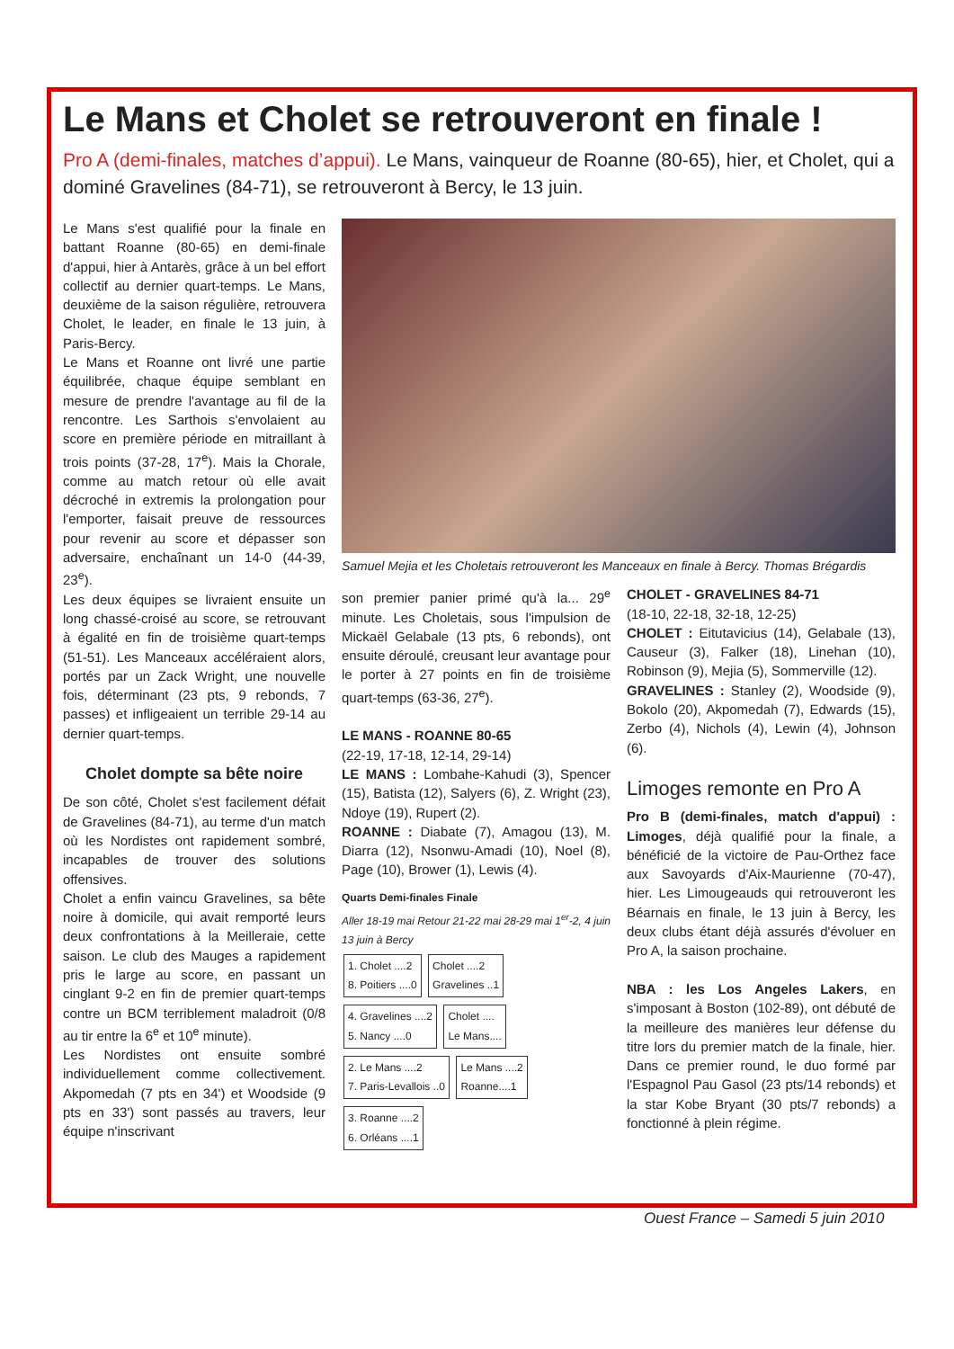Le Mans et Cholet se retrouveront en finale !
Pro A (demi-finales, matches d’appui). Le Mans, vainqueur de Roanne (80-65), hier, et Cholet, qui a dominé Gravelines (84-71), se retrouveront à Bercy, le 13 juin.
Le Mans s'est qualifié pour la finale en battant Roanne (80-65) en demi-finale d'appui, hier à Antarès, grâce à un bel effort collectif au dernier quart-temps. Le Mans, deuxième de la saison régulière, retrouvera Cholet, le leader, en finale le 13 juin, à Paris-Bercy.
Le Mans et Roanne ont livré une partie équilibrée, chaque équipe semblant en mesure de prendre l'avantage au fil de la rencontre. Les Sarthois s'envolaient au score en première période en mitraillant à trois points (37-28, 17<sup>e</sup>). Mais la Chorale, comme au match retour où elle avait décroché in extremis la prolongation pour l'emporter, faisait preuve de ressources pour revenir au score et dépasser son adversaire, enchaînant un 14-0 (44-39, 23<sup>e</sup>).
Les deux équipes se livraient ensuite un long chassé-croisé au score, se retrouvant à égalité en fin de troisième quart-temps (51-51). Les Manceaux accéléraient alors, portés par un Zack Wright, une nouvelle fois, déterminant (23 pts, 9 rebonds, 7 passes) et infligeaient un terrible 29-14 au dernier quart-temps.
Cholet dompte sa bête noire
De son côté, Cholet s'est facilement défait de Gravelines (84-71), au terme d'un match où les Nordistes ont rapidement sombré, incapables de trouver des solutions offensives.
Cholet a enfin vaincu Gravelines, sa bête noire à domicile, qui avait remporté leurs deux confrontations à la Meilleraie, cette saison. Le club des Mauges a rapidement pris le large au score, en passant un cinglant 9-2 en fin de premier quart-temps contre un BCM terriblement maladroit (0/8 au tir entre la 6<sup>e</sup> et 10<sup>e</sup> minute).
Les Nordistes ont ensuite sombré individuellement comme collectivement. Akpomedah (7 pts en 34') et Woodside (9 pts en 33') sont passés au travers, leur équipe n'inscrivant
Samuel Mejia et les Choletais retrouveront les Manceaux en finale à Bercy. Thomas Brégardis
son premier panier primé qu'à la... 29<sup>e</sup> minute. Les Choletais, sous l'impulsion de Mickaël Gelabale (13 pts, 6 rebonds), ont ensuite déroulé, creusant leur avantage pour le porter à 27 points en fin de troisième quart-temps (63-36, 27<sup>e</sup>).
LE MANS - ROANNE 80-65
(22-19, 17-18, 12-14, 29-14)
LE MANS : Lombahe-Kahudi (3), Spencer (15), Batista (12), Salyers (6), Z. Wright (23), Ndoye (19), Rupert (2).
ROANNE : Diabate (7), Amagou (13), M. Diarra (12), Nsonwu-Amadi (10), Noel (8), Page (10), Brower (1), Lewis (4).
Quarts Demi-finales Finale
Aller 18-19 mai Retour 21-22 mai 28-29 mai 1<sup>er</sup>-2, 4 juin 13 juin à Bercy
1. Cholet ....2
8. Poitiers ....0
Cholet ....2
Gravelines ..1
4. Gravelines ....2
5. Nancy ....0
Cholet ....
Le Mans....
2. Le Mans ....2
7. Paris-Levallois ..0
Le Mans ....2
Roanne....1
3. Roanne ....2
6. Orléans ....1
CHOLET - GRAVELINES 84-71
(18-10, 22-18, 32-18, 12-25)
CHOLET : Eitutavicius (14), Gelabale (13), Causeur (3), Falker (18), Linehan (10), Robinson (9), Mejia (5), Sommerville (12).
GRAVELINES : Stanley (2), Woodside (9), Bokolo (20), Akpomedah (7), Edwards (15), Zerbo (4), Nichols (4), Lewin (4), Johnson (6).
Limoges remonte en Pro A
Pro B (demi-finales, match d'appui) : Limoges, déjà qualifié pour la finale, a bénéficié de la victoire de Pau-Orthez face aux Savoyards d'Aix-Maurienne (70-47), hier. Les Limougeauds qui retrouveront les Béarnais en finale, le 13 juin à Bercy, les deux clubs étant déjà assurés d'évoluer en Pro A, la saison prochaine.
NBA : les Los Angeles Lakers, en s'imposant à Boston (102-89), ont débuté de la meilleure des manières leur défense du titre lors du premier match de la finale, hier. Dans ce premier round, le duo formé par l'Espagnol Pau Gasol (23 pts/14 rebonds) et la star Kobe Bryant (30 pts/7 rebonds) a fonctionné à plein régime.
Ouest France – Samedi 5 juin 2010